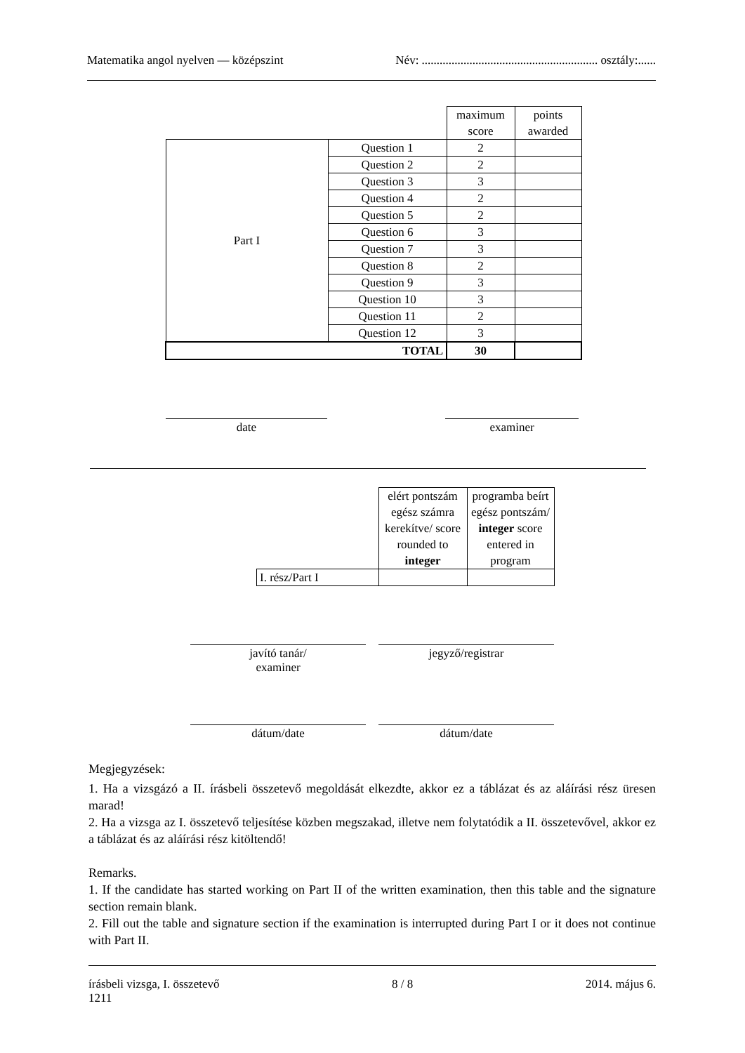Matematika angol nyelven — középszint Név: ........................................................... osztály:......
| | | maximum score | points awarded |
| Part I | Question 1 | 2 | |
| | Question 2 | 2 | |
| | Question 3 | 3 | |
| | Question 4 | 2 | |
| | Question 5 | 2 | |
| | Question 6 | 3 | |
| | Question 7 | 3 | |
| | Question 8 | 2 | |
| | Question 9 | 3 | |
| | Question 10 | 3 | |
| | Question 11 | 2 | |
| | Question 12 | 3 | |
| TOTAL | | 30 | |
date examiner
| | elért pontszám egész számra kerekítve/ score rounded to integer | programba beírt egész pontszám/ integer score entered in program |
| I. rész/Part I | | |
javító tanár/
examiner
jegyző/registrar
dátum/date dátum/date
Megjegyzések:
1. Ha a vizsgázó a II. írásbeli összetevő megoldását elkezdte, akkor ez a táblázat és az aláírási rész üresen marad!
2. Ha a vizsga az I. összetevő teljesítése közben megszakad, illetve nem folytatódik a II. összetevővel, akkor ez a táblázat és az aláírási rész kitöltendő!
Remarks.
1. If the candidate has started working on Part II of the written examination, then this table and the signature section remain blank.
2. Fill out the table and signature section if the examination is interrupted during Part I or it does not continue with Part II.
írásbeli vizsga, I. összetevő
1211 8 / 8 2014. május 6.